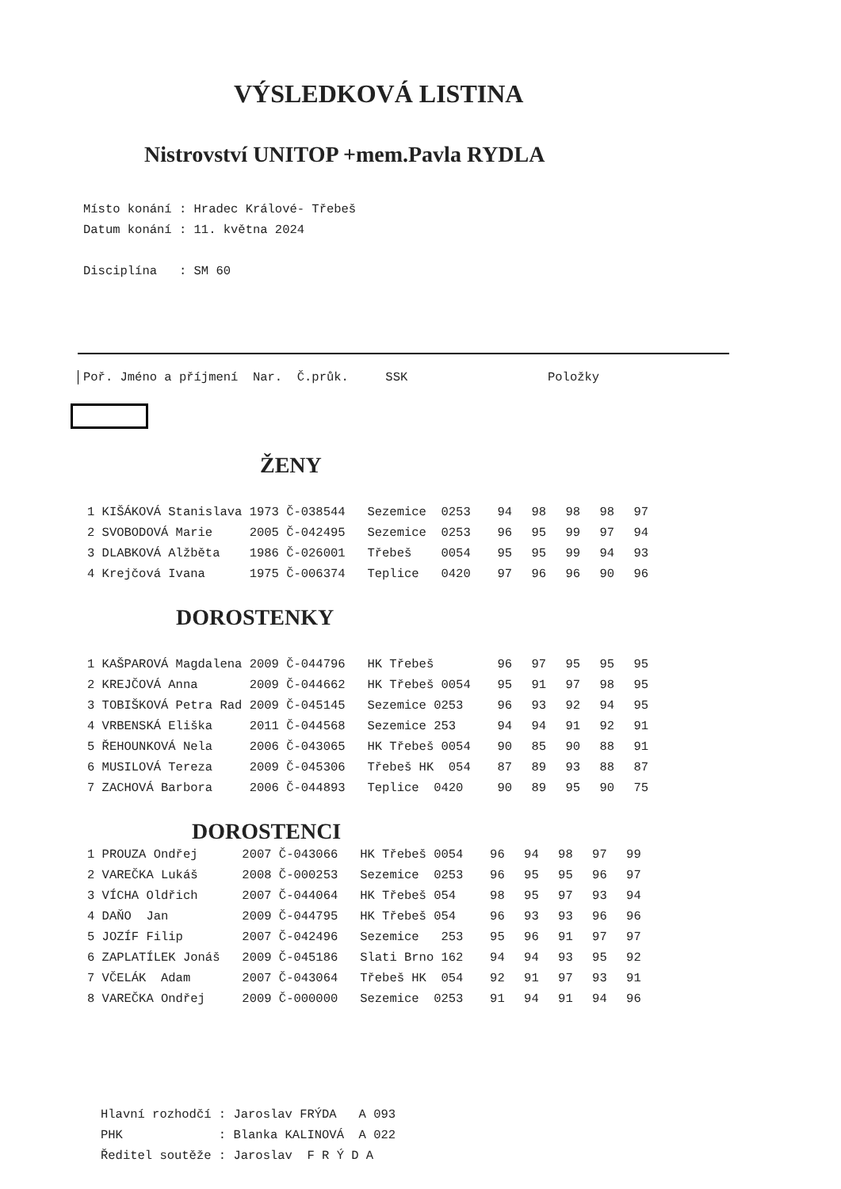VÝSLEDKOVÁ LISTINA
Nistrovství UNITOP +mem.Pavla RYDLA
Místo konání : Hradec Králové- Třebeš Datum konání : 11. května 2024 Disciplína : SM 60
Poř. Jméno a příjmení Nar. Č.průk. SSK Položky
ŽENY
| 1 KIŠÁKOVÁ Stanislava | 1973 Č-038544 | Sezemice 0253 | 94 | 98 | 98 | 98 | 97 |
| 2 SVOBODOVÁ Marie | 2005 Č-042495 | Sezemice 0253 | 96 | 95 | 99 | 97 | 94 |
| 3 DLABKOVÁ Alžběta | 1986 Č-026001 | Třebeš 0054 | 95 | 95 | 99 | 94 | 93 |
| 4 Krejčová Ivana | 1975 Č-006374 | Teplice 0420 | 97 | 96 | 96 | 90 | 96 |
DOROSTENKY
| 1 KAŠPAROVÁ Magdalena | 2009 Č-044796 | HK Třebeš | 96 | 97 | 95 | 95 | 95 |
| 2 KREJČOVÁ Anna | 2009 Č-044662 | HK Třebeš 0054 | 95 | 91 | 97 | 98 | 95 |
| 3 TOBIŠKOVÁ Petra Rad | 2009 Č-045145 | Sezemice 0253 | 96 | 93 | 92 | 94 | 95 |
| 4 VRBENSKÁ Eliška | 2011 Č-044568 | Sezemice 253 | 94 | 94 | 91 | 92 | 91 |
| 5 ŘEHOUNKOVÁ Nela | 2006 Č-043065 | HK Třebeš 0054 | 90 | 85 | 90 | 88 | 91 |
| 6 MUSILOVÁ Tereza | 2009 Č-045306 | Třebeš HK 054 | 87 | 89 | 93 | 88 | 87 |
| 7 ZACHOVÁ Barbora | 2006 Č-044893 | Teplice 0420 | 90 | 89 | 95 | 90 | 75 |
DOROSTENCI
| 1 PROUZA Ondřej | 2007 Č-043066 | HK Třebeš 0054 | 96 | 94 | 98 | 97 | 99 |
| 2 VAREČKA Lukáš | 2008 Č-000253 | Sezemice 0253 | 96 | 95 | 95 | 96 | 97 |
| 3 VÍCHA Oldřich | 2007 Č-044064 | HK Třebeš 054 | 98 | 95 | 97 | 93 | 94 |
| 4 DAŇO Jan | 2009 Č-044795 | HK Třebeš 054 | 96 | 93 | 93 | 96 | 96 |
| 5 JOZÍF Filip | 2007 Č-042496 | Sezemice 253 | 95 | 96 | 91 | 97 | 97 |
| 6 ZAPLATÍLEK Jonáš | 2009 Č-045186 | Slati Brno 162 | 94 | 94 | 93 | 95 | 92 |
| 7 VČELÁK Adam | 2007 Č-043064 | Třebeš HK 054 | 92 | 91 | 97 | 93 | 91 |
| 8 VAREČKA Ondřej | 2009 Č-000000 | Sezemice 0253 | 91 | 94 | 91 | 94 | 96 |
Hlavní rozhodčí : Jaroslav FRÝDA A 093 PHK : Blanka KALINOVÁ A 022 Ředitel soutěže : Jaroslav F R Ý D A